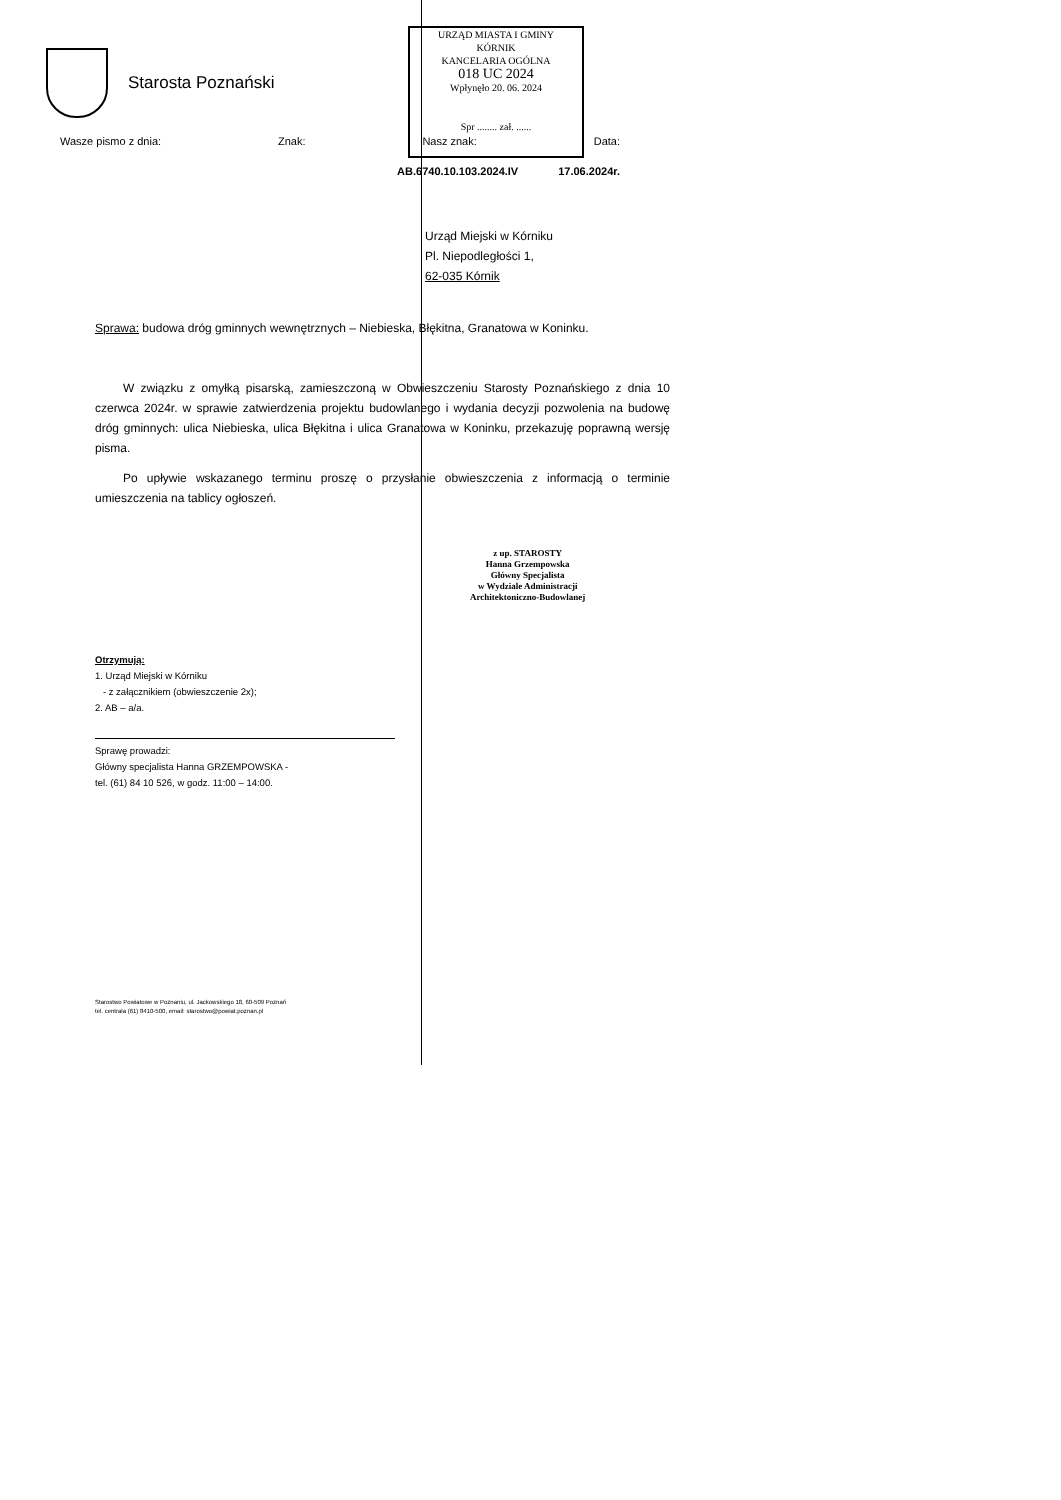Starosta Poznański
URZĄD MIASTA I GMINY
KÓRNIK
KANCELARIA OGÓLNA
018 UC 2024
Wpłynęło 20. 06. 2024
Spr ........ zał. ......
Wasze pismo z dnia: Znak: Nasz znak: Data:
AB.6740.10.103.2024.IV 17.06.2024r.
Urząd Miejski w Kórniku
Pl. Niepodległości 1,
62-035 Kórnik
Sprawa: budowa dróg gminnych wewnętrznych – Niebieska, Błękitna, Granatowa w Koninku.
W związku z omyłką pisarską, zamieszczoną w Obwieszczeniu Starosty Poznańskiego z dnia 10 czerwca 2024r. w sprawie zatwierdzenia projektu budowlanego i wydania decyzji pozwolenia na budowę dróg gminnych: ulica Niebieska, ulica Błękitna i ulica Granatowa w Koninku, przekazuję poprawną wersję pisma.
Po upływie wskazanego terminu proszę o przysłanie obwieszczenia z informacją o terminie umieszczenia na tablicy ogłoszeń.
z up. STAROSTY
Hanna Grzempowska
Główny Specjalista
w Wydziale Administracji
Architektoniczno-Budowlanej
Otrzymują:
1. Urząd Miejski w Kórniku
- z załącznikiem (obwieszczenie 2x);
2. AB – a/a.
Sprawę prowadzi:
Główny specjalista Hanna GRZEMPOWSKA -
tel. (61) 84 10 526, w godz. 11:00 – 14:00.
Starostwo Powiatowe w Poznaniu, ul. Jackowskiego 18, 60-509 Poznań
tel. centrala (61) 8410-500, email: starostwo@powiat.poznan.pl